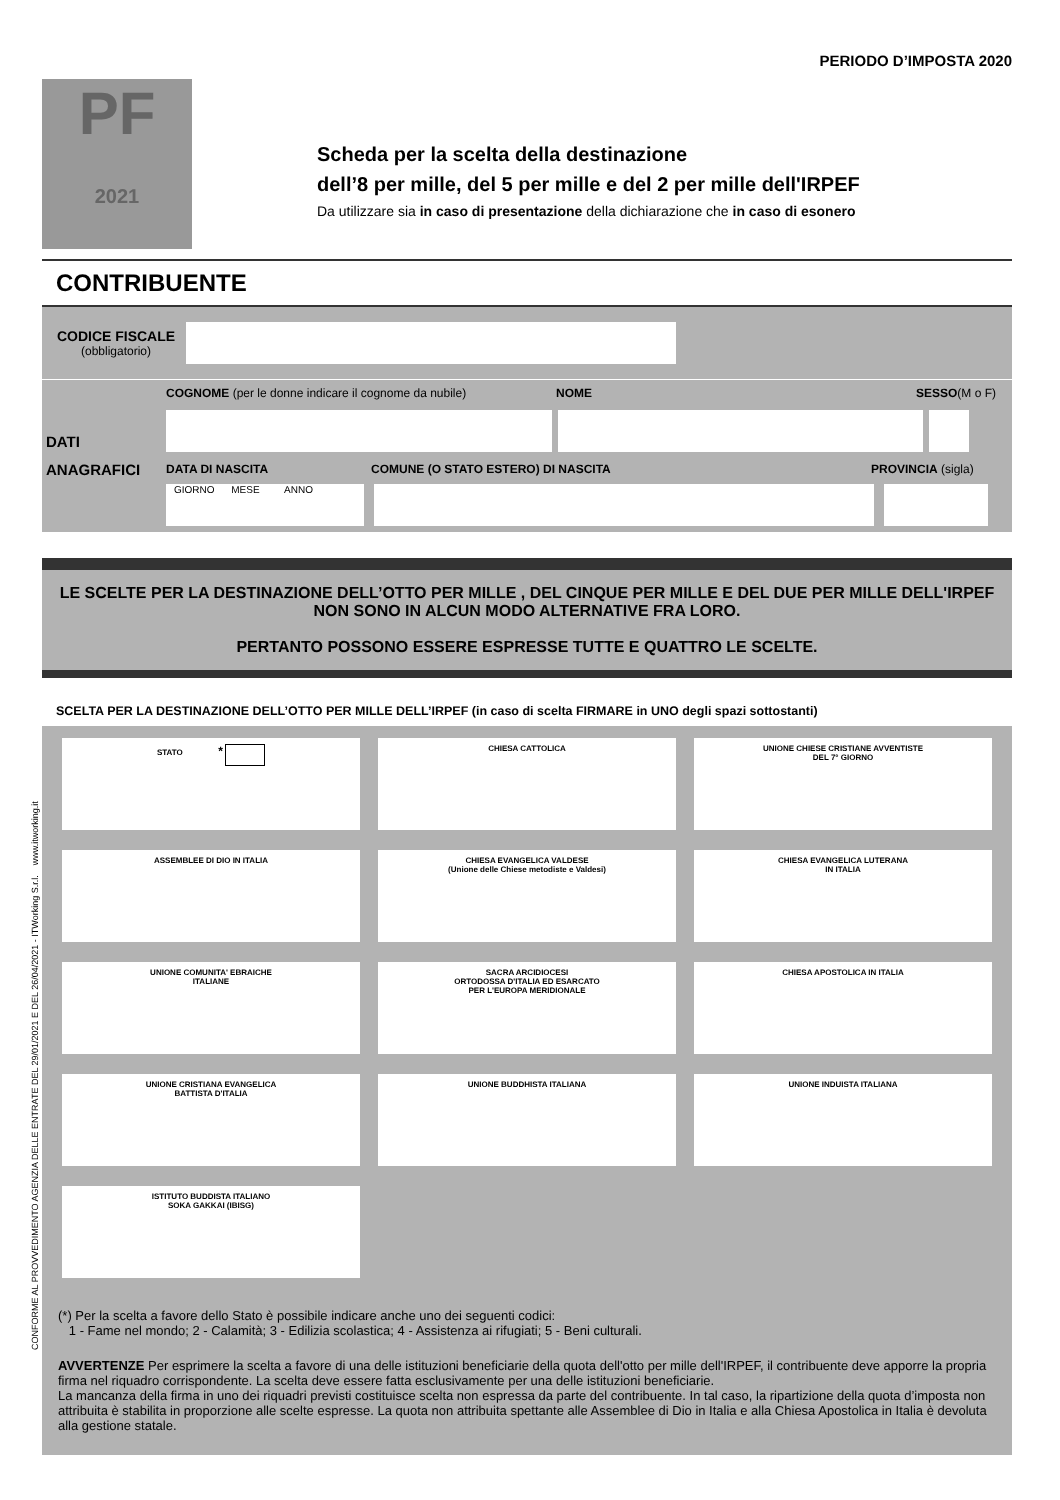CONFORME AL PROVVEDIMENTO AGENZIA DELLE ENTRATE DEL 29/01/2021 E DEL 26/04/2021 - ITWorking S.r.l. www.itworking.it
PERIODO D’IMPOSTA 2020
PF
2021
Scheda per la scelta della destinazione
dell’8 per mille, del 5 per mille e del 2 per mille dell'IRPEF
Da utilizzare sia in caso di presentazione della dichiarazione che in caso di esonero
CONTRIBUENTE
CODICE FISCALE
(obbligatorio)
DATI
ANAGRAFICI
COGNOME (per le donne indicare il cognome da nubile) NOME SESSO(M o F)
DATA DI NASCITA COMUNE (O STATO ESTERO) DI NASCITA PROVINCIA (sigla)
GIORNO MESE ANNO
LE SCELTE PER LA DESTINAZIONE DELL’OTTO PER MILLE , DEL CINQUE PER MILLE E DEL DUE PER MILLE DELL'IRPEF NON SONO IN ALCUN MODO ALTERNATIVE FRA LORO.
PERTANTO POSSONO ESSERE ESPRESSE TUTTE E QUATTRO LE SCELTE.
SCELTA PER LA DESTINAZIONE DELL’OTTO PER MILLE DELL’IRPEF (in caso di scelta FIRMARE in UNO degli spazi sottostanti)
STATO *
CHIESA CATTOLICA
UNIONE CHIESE CRISTIANE AVVENTISTE
DEL 7° GIORNO
ASSEMBLEE DI DIO IN ITALIA
CHIESA EVANGELICA VALDESE
(Unione delle Chiese metodiste e Valdesi)
CHIESA EVANGELICA LUTERANA
IN ITALIA
UNIONE COMUNITA' EBRAICHE
ITALIANE
SACRA ARCIDIOCESI
ORTODOSSA D'ITALIA ED ESARCATO
PER L'EUROPA MERIDIONALE
CHIESA APOSTOLICA IN ITALIA
UNIONE CRISTIANA EVANGELICA
BATTISTA D'ITALIA
UNIONE BUDDHISTA ITALIANA
UNIONE INDUISTA ITALIANA
ISTITUTO BUDDISTA ITALIANO
SOKA GAKKAI (IBISG)
(*) Per la scelta a favore dello Stato è possibile indicare anche uno dei seguenti codici:
1 - Fame nel mondo; 2 - Calamità; 3 - Edilizia scolastica; 4 - Assistenza ai rifugiati; 5 - Beni culturali.
AVVERTENZE Per esprimere la scelta a favore di una delle istituzioni beneficiarie della quota dell'otto per mille dell'IRPEF, il contribuente deve apporre la propria firma nel riquadro corrispondente. La scelta deve essere fatta esclusivamente per una delle istituzioni beneficiarie.
La mancanza della firma in uno dei riquadri previsti costituisce scelta non espressa da parte del contribuente. In tal caso, la ripartizione della quota d’imposta non attribuita è stabilita in proporzione alle scelte espresse. La quota non attribuita spettante alle Assemblee di Dio in Italia e alla Chiesa Apostolica in Italia è devoluta alla gestione statale.